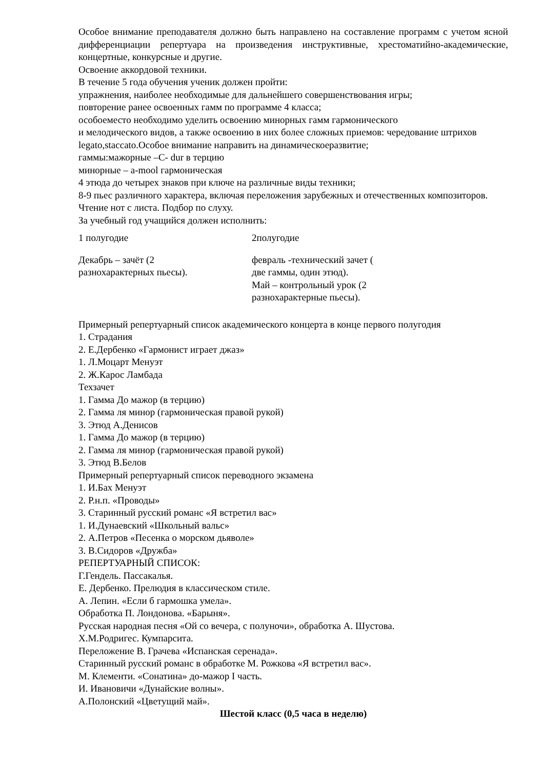Особое внимание преподавателя должно быть направлено на составление программ с учетом ясной дифференциации репертуара на произведения инструктивные, хрестоматийно-академические, концертные, конкурсные и другие.
Освоение аккордовой техники.
В течение 5 года обучения ученик должен пройти:
упражнения, наиболее необходимые для дальнейшего совершенствования игры;
повторение ранее освоенных гамм по программе 4 класса;
особоеместо необходимо уделить освоению минорных гамм гармонического
и мелодического видов, а также освоению в них более сложных приемов: чередование штрихов legato,staccato.Особое внимание направить на динамическоеразвитие;
гаммы:мажорные –С- dur в терцию
минорные – a-mool гармоническая
4 этюда до четырех знаков при ключе на различные виды техники;
8-9 пьес различного характера, включая переложения зарубежных и отечественных композиторов.
Чтение нот с листа. Подбор по слуху.
За учебный год учащийся должен исполнить:
| 1 полугодие | 2полугодие |
| Декабрь – зачёт (2 разнохарактерных пьесы). | февраль -технический зачет ( две гаммы, один этюд). Май – контрольный урок (2 разнохарактерные пьесы). |
Примерный репертуарный список академического концерта в конце первого полугодия
1. Страдания
2. Е.Дербенко «Гармонист играет джаз»
1. Л.Моцарт Менуэт
2. Ж.Карос Ламбада
Техзачет
1. Гамма До мажор (в терцию)
2. Гамма ля минор (гармоническая правой рукой)
3. Этюд А.Денисов
1. Гамма До мажор (в терцию)
2. Гамма ля минор (гармоническая правой рукой)
3. Этюд В.Белов
Примерный репертуарный список переводного экзамена
1. И.Бах Менуэт
2. Р.н.п. «Проводы»
3. Старинный русский романс «Я встретил вас»
1. И.Дунаевский «Школьный вальс»
2. А.Петров «Песенка о морском дьяволе»
3. В.Сидоров «Дружба»
РЕПЕРТУАРНЫЙ СПИСОК:
Г.Гендель. Пассакалья.
Е. Дербенко. Прелюдия в классическом стиле.
А. Лепин. «Если б гармошка умела».
Обработка П. Лондонова. «Барыня».
Русская народная песня «Ой со вечера, с полуночи», обработка А. Шустова.
Х.М.Родригес. Кумпарсита.
Переложение В. Грачева «Испанская серенада».
Старинный русский романс в обработке М. Рожкова «Я встретил вас».
М. Клементи. «Сонатина» до-мажор I часть.
И. Ивановичи «Дунайские волны».
А.Полонский «Цветущий май».
Шестой класс (0,5 часа в неделю)